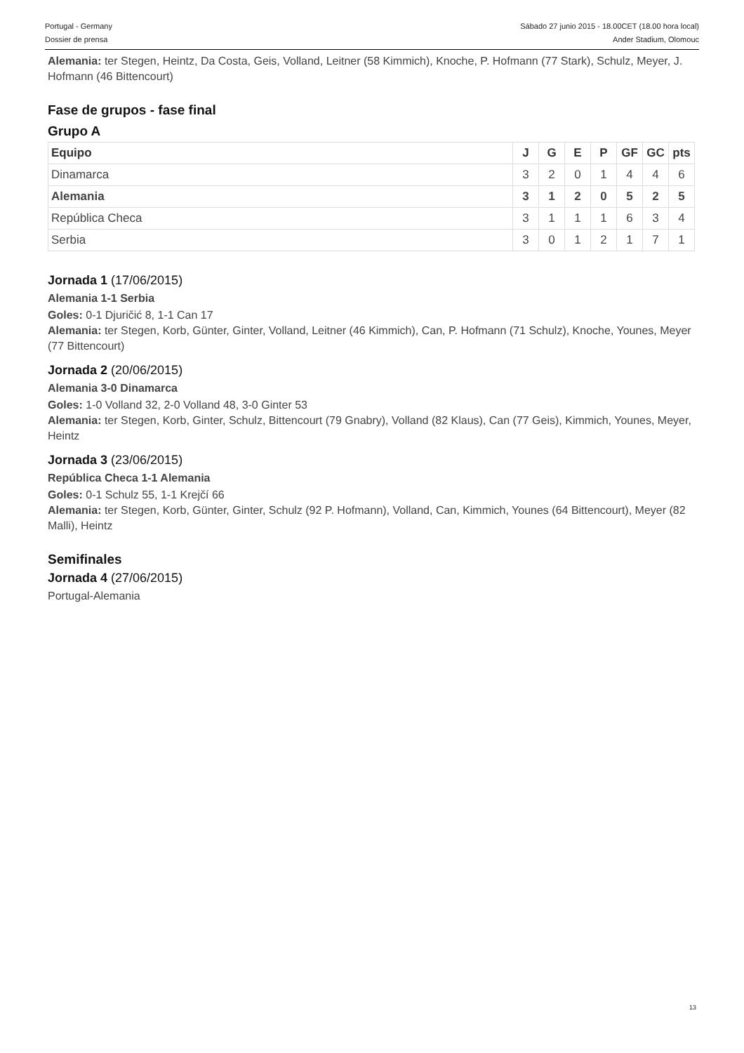Portugal - Germany Sábado 27 junio 2015 - 18.00CET (18.00 hora local)
Dossier de prensa Ander Stadium, Olomouc
Alemania: ter Stegen, Heintz, Da Costa, Geis, Volland, Leitner (58 Kimmich), Knoche, P. Hofmann (77 Stark), Schulz, Meyer, J. Hofmann (46 Bittencourt)
Fase de grupos - fase final
Grupo A
| Equipo | J | G | E | P | GF | GC | pts |
| --- | --- | --- | --- | --- | --- | --- | --- |
| Dinamarca | 3 | 2 | 0 | 1 | 4 | 4 | 6 |
| Alemania | 3 | 1 | 2 | 0 | 5 | 2 | 5 |
| República Checa | 3 | 1 | 1 | 1 | 6 | 3 | 4 |
| Serbia | 3 | 0 | 1 | 2 | 1 | 7 | 1 |
Jornada 1 (17/06/2015)
Alemania 1-1 Serbia
Goles: 0-1 Djuričić 8, 1-1 Can 17
Alemania: ter Stegen, Korb, Günter, Ginter, Volland, Leitner (46 Kimmich), Can, P. Hofmann (71 Schulz), Knoche, Younes, Meyer (77 Bittencourt)
Jornada 2 (20/06/2015)
Alemania 3-0 Dinamarca
Goles: 1-0 Volland 32, 2-0 Volland 48, 3-0 Ginter 53
Alemania: ter Stegen, Korb, Ginter, Schulz, Bittencourt (79 Gnabry), Volland (82 Klaus), Can (77 Geis), Kimmich, Younes, Meyer, Heintz
Jornada 3 (23/06/2015)
República Checa 1-1 Alemania
Goles: 0-1 Schulz 55, 1-1 Krejčí 66
Alemania: ter Stegen, Korb, Günter, Ginter, Schulz (92 P. Hofmann), Volland, Can, Kimmich, Younes (64 Bittencourt), Meyer (82 Malli), Heintz
Semifinales
Jornada 4 (27/06/2015)
Portugal-Alemania
13